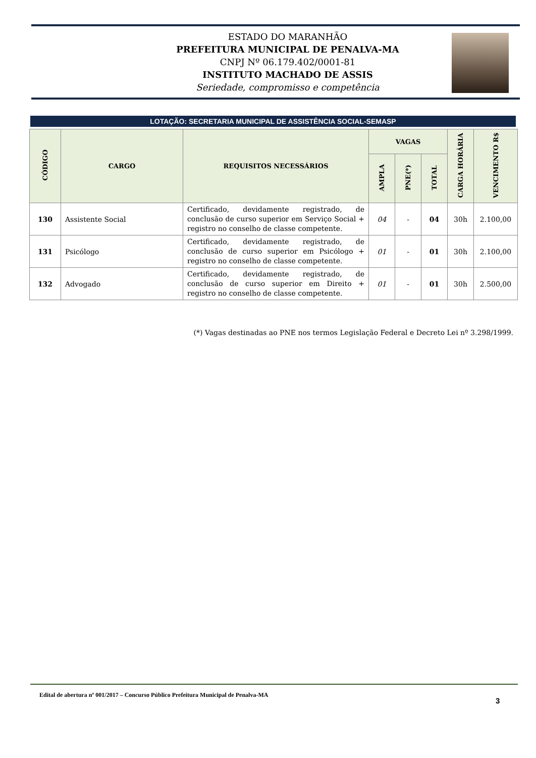ESTADO DO MARANHÃO
PREFEITURA MUNICIPAL DE PENALVA-MA
CNPJ Nº 06.179.402/0001-81
INSTITUTO MACHADO DE ASSIS
Seriedade, compromisso e competência
LOTAÇÃO: SECRETARIA MUNICIPAL DE ASSISTÊNCIA SOCIAL-SEMASP
| CÓDIGO | CARGO | REQUISITOS NECESSÁRIOS | VAGAS | | | CARGA HORÁRIA | VENCIMENTO R$ |
| --- | --- | --- | --- | --- | --- | --- | --- |
| | | | AMPLA | PNE(*) | TOTAL | | |
| 130 | Assistente Social | Certificado, devidamente registrado, de conclusão de curso superior em Serviço Social + registro no conselho de classe competente. | 04 | - | 04 | 30h | 2.100,00 |
| 131 | Psicólogo | Certificado, devidamente registrado, de conclusão de curso superior em Psicólogo + registro no conselho de classe competente. | 01 | - | 01 | 30h | 2.100,00 |
| 132 | Advogado | Certificado, devidamente registrado, de conclusão de curso superior em Direito + registro no conselho de classe competente. | 01 | - | 01 | 30h | 2.500,00 |
(*) Vagas destinadas ao PNE nos termos Legislação Federal e Decreto Lei nº 3.298/1999.
Edital de abertura nº 001/2017 – Concurso Público Prefeitura Municipal de Penalva-MA
3